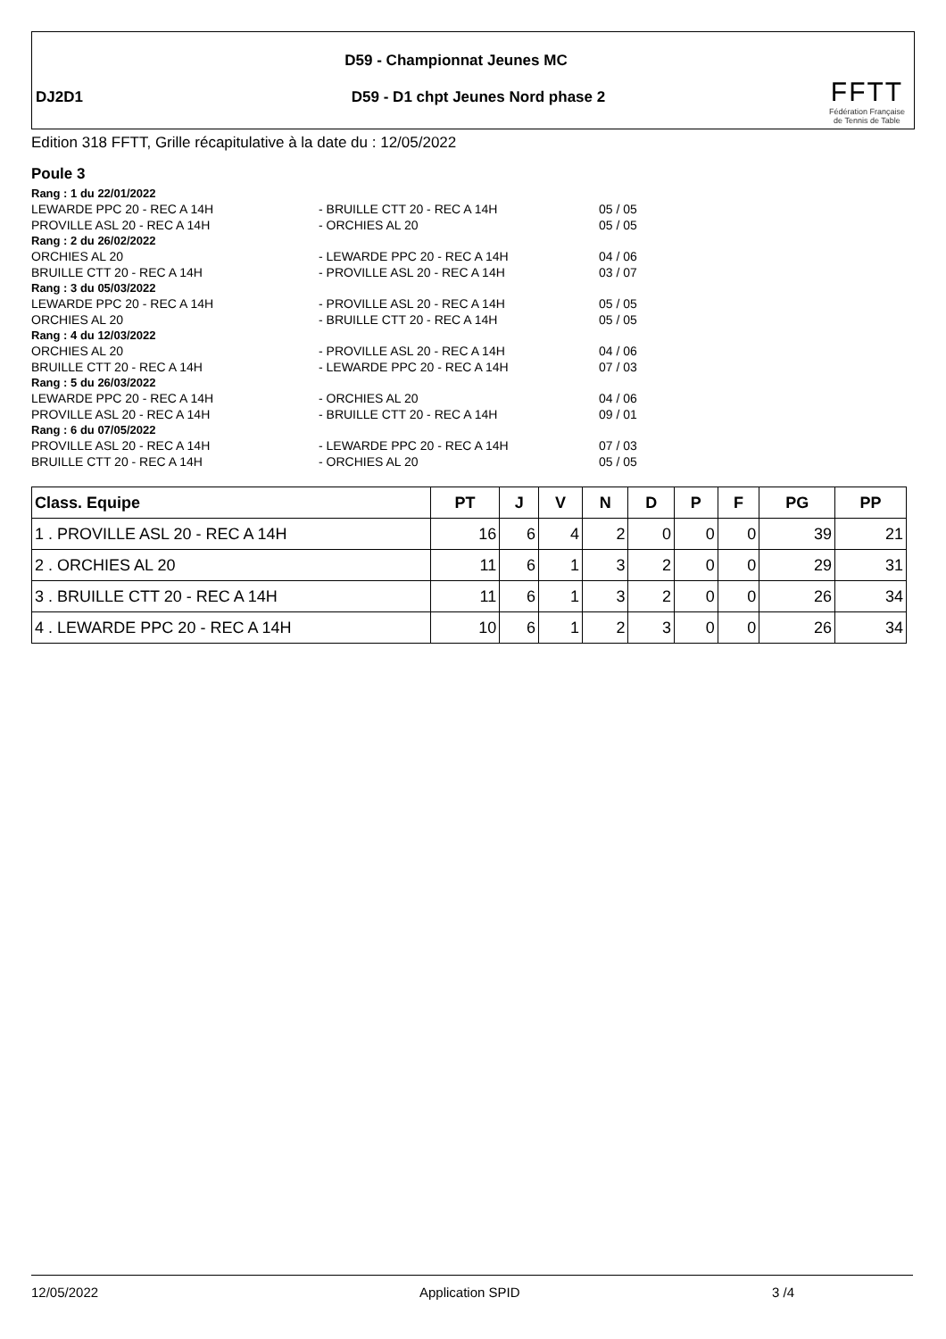D59 - Championnat Jeunes MC
DJ2D1
D59 - D1 chpt Jeunes Nord phase 2
FFTT
Fédération Française
de Tennis de Table
Edition 318 FFTT, Grille récapitulative à la date du : 12/05/2022
Poule 3
Rang : 1 du 22/01/2022
LEWARDE PPC 20 - REC A 14H - BRUILLE CTT 20 - REC A 14H 05 / 05
PROVILLE ASL 20 - REC A 14H - ORCHIES AL 20 05 / 05
Rang : 2 du 26/02/2022
ORCHIES AL 20 - LEWARDE PPC 20 - REC A 14H 04 / 06
BRUILLE CTT 20 - REC A 14H - PROVILLE ASL 20 - REC A 14H 03 / 07
Rang : 3 du 05/03/2022
LEWARDE PPC 20 - REC A 14H - PROVILLE ASL 20 - REC A 14H 05 / 05
ORCHIES AL 20 - BRUILLE CTT 20 - REC A 14H 05 / 05
Rang : 4 du 12/03/2022
ORCHIES AL 20 - PROVILLE ASL 20 - REC A 14H 04 / 06
BRUILLE CTT 20 - REC A 14H - LEWARDE PPC 20 - REC A 14H 07 / 03
Rang : 5 du 26/03/2022
LEWARDE PPC 20 - REC A 14H - ORCHIES AL 20 04 / 06
PROVILLE ASL 20 - REC A 14H - BRUILLE CTT 20 - REC A 14H 09 / 01
Rang : 6 du 07/05/2022
PROVILLE ASL 20 - REC A 14H - LEWARDE PPC 20 - REC A 14H 07 / 03
BRUILLE CTT 20 - REC A 14H - ORCHIES AL 20 05 / 05
| Class. Equipe | PT | J | V | N | D | P | F | PG | PP |
| --- | --- | --- | --- | --- | --- | --- | --- | --- | --- |
| 1 . PROVILLE ASL 20 - REC A 14H | 16 | 6 | 4 | 2 | 0 | 0 | 0 | 39 | 21 |
| 2 . ORCHIES AL 20 | 11 | 6 | 1 | 3 | 2 | 0 | 0 | 29 | 31 |
| 3 . BRUILLE CTT 20 - REC A 14H | 11 | 6 | 1 | 3 | 2 | 0 | 0 | 26 | 34 |
| 4 . LEWARDE PPC 20 - REC A 14H | 10 | 6 | 1 | 2 | 3 | 0 | 0 | 26 | 34 |
12/05/2022 Application SPID 3 /4